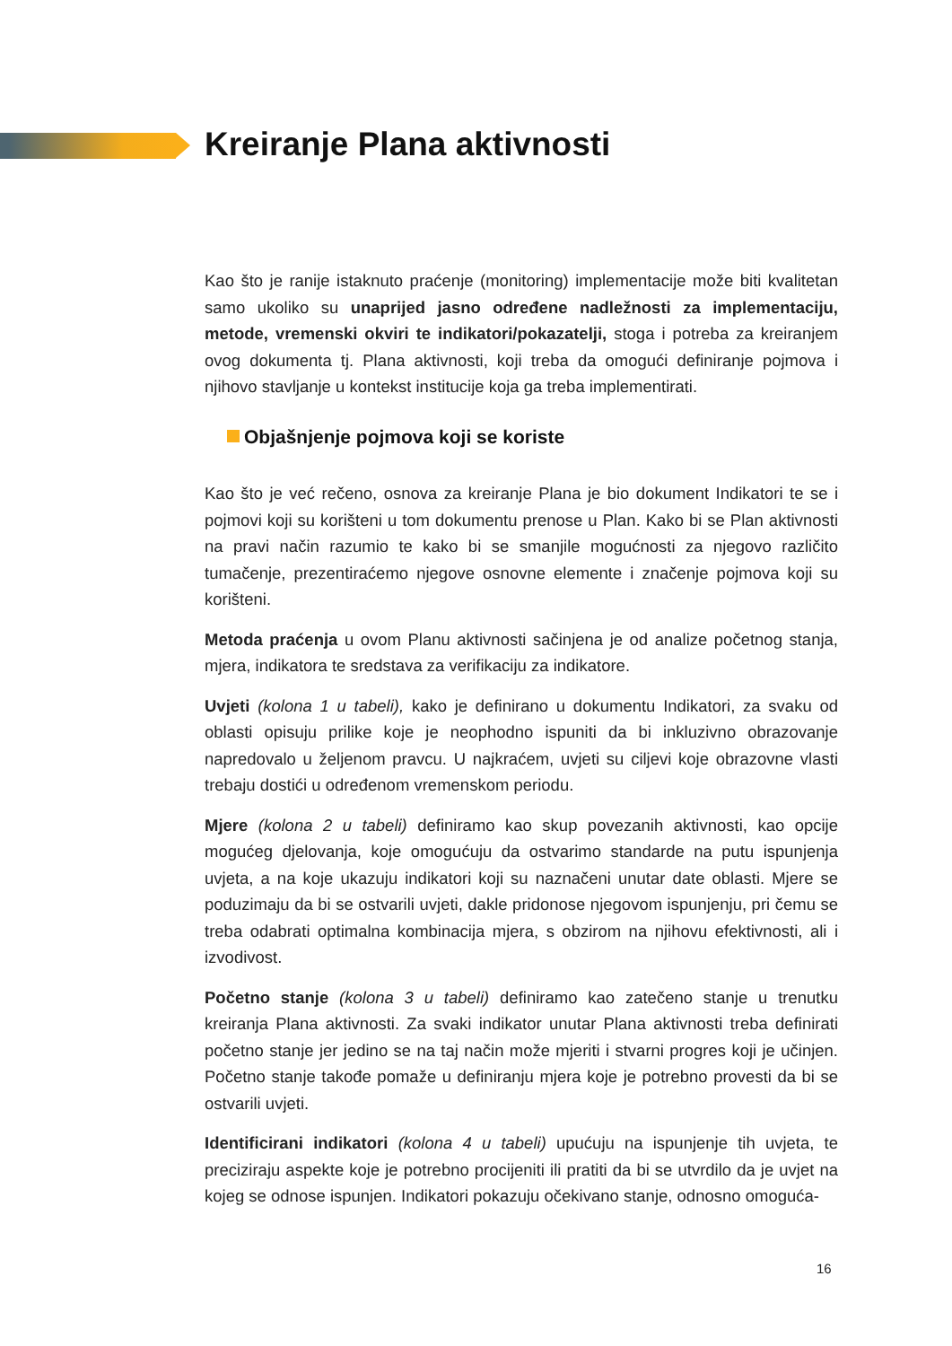Kreiranje Plana aktivnosti
Kao što je ranije istaknuto praćenje (monitoring) implementacije može biti kvalitetan samo ukoliko su unaprijed jasno određene nadležnosti za implementaciju, metode, vremenski okviri te indikatori/pokazatelji, stoga i potreba za kreiranjem ovog dokumenta tj. Plana aktivnosti, koji treba da omogući definiranje pojmova i njihovo stavljanje u kontekst institucije koja ga treba implementirati.
Objašnjenje pojmova koji se koriste
Kao što je već rečeno, osnova za kreiranje Plana je bio dokument Indikatori te se i pojmovi koji su korišteni u tom dokumentu prenose u Plan. Kako bi se Plan aktivnosti na pravi način razumio te kako bi se smanjile mogućnosti za njegovo različito tumačenje, prezentiraćemo njegove osnovne elemente i značenje pojmova koji su korišteni.
Metoda praćenja u ovom Planu aktivnosti sačinjena je od analize početnog stanja, mjera, indikatora te sredstava za verifikaciju za indikatore.
Uvjeti (kolona 1 u tabeli), kako je definirano u dokumentu Indikatori, za svaku od oblasti opisuju prilike koje je neophodno ispuniti da bi inkluzivno obrazovanje napredovalo u željenom pravcu. U najkraćem, uvjeti su ciljevi koje obrazovne vlasti trebaju dostići u određenom vremenskom periodu.
Mjere (kolona 2 u tabeli) definiramo kao skup povezanih aktivnosti, kao opcije mogućeg djelovanja, koje omogućuju da ostvarimo standarde na putu ispunjenja uvjeta, a na koje ukazuju indikatori koji su naznačeni unutar date oblasti. Mjere se poduzimaju da bi se ostvarili uvjeti, dakle pridonose njegovom ispunjenju, pri čemu se treba odabrati optimalna kombinacija mjera, s obzirom na njihovu efektivnosti, ali i izvodivost.
Početno stanje (kolona 3 u tabeli) definiramo kao zatečeno stanje u trenutku kreiranja Plana aktivnosti. Za svaki indikator unutar Plana aktivnosti treba definirati početno stanje jer jedino se na taj način može mjeriti i stvarni progres koji je učinjen. Početno stanje takođe pomaže u definiranju mjera koje je potrebno provesti da bi se ostvarili uvjeti.
Identificirani indikatori (kolona 4 u tabeli) upućuju na ispunjenje tih uvjeta, te preciziraju aspekte koje je potrebno procijeniti ili pratiti da bi se utvrdilo da je uvjet na kojeg se odnose ispunjen. Indikatori pokazuju očekivano stanje, odnosno omogućа-
16